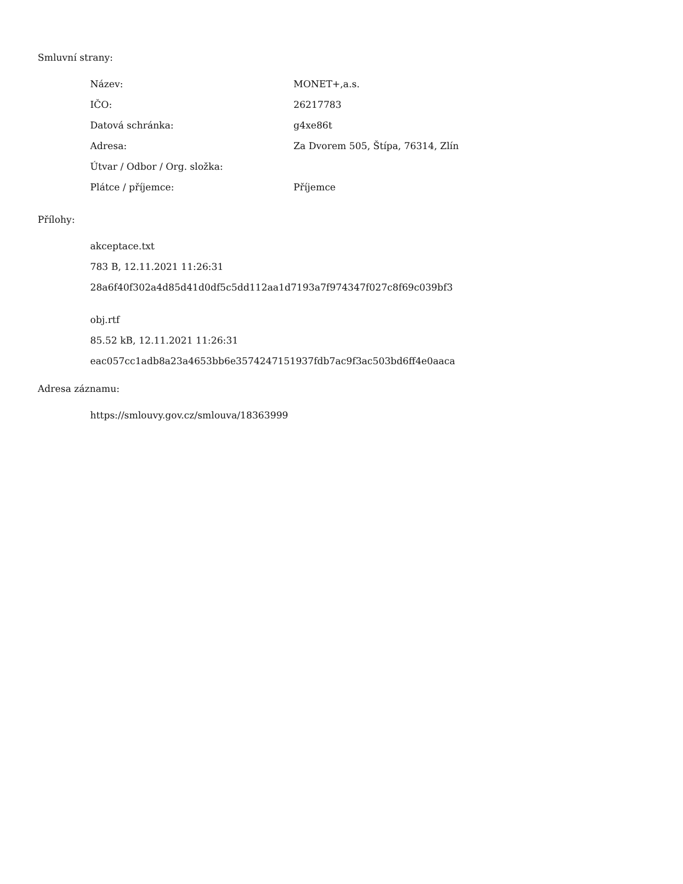Smluvní strany:
| Název: | MONET+,a.s. |
| IČO: | 26217783 |
| Datová schránka: | g4xe86t |
| Adresa: | Za Dvorem 505, Štípa, 76314, Zlín |
| Útvar / Odbor / Org. složka: | |
| Plátce / příjemce: | Příjemce |
Přílohy:
akceptace.txt
783 B, 12.11.2021 11:26:31
28a6f40f302a4d85d41d0df5c5dd112aa1d7193a7f974347f027c8f69c039bf3
obj.rtf
85.52 kB, 12.11.2021 11:26:31
eac057cc1adb8a23a4653bb6e3574247151937fdb7ac9f3ac503bd6ff4e0aaca
Adresa záznamu:
https://smlouvy.gov.cz/smlouva/18363999